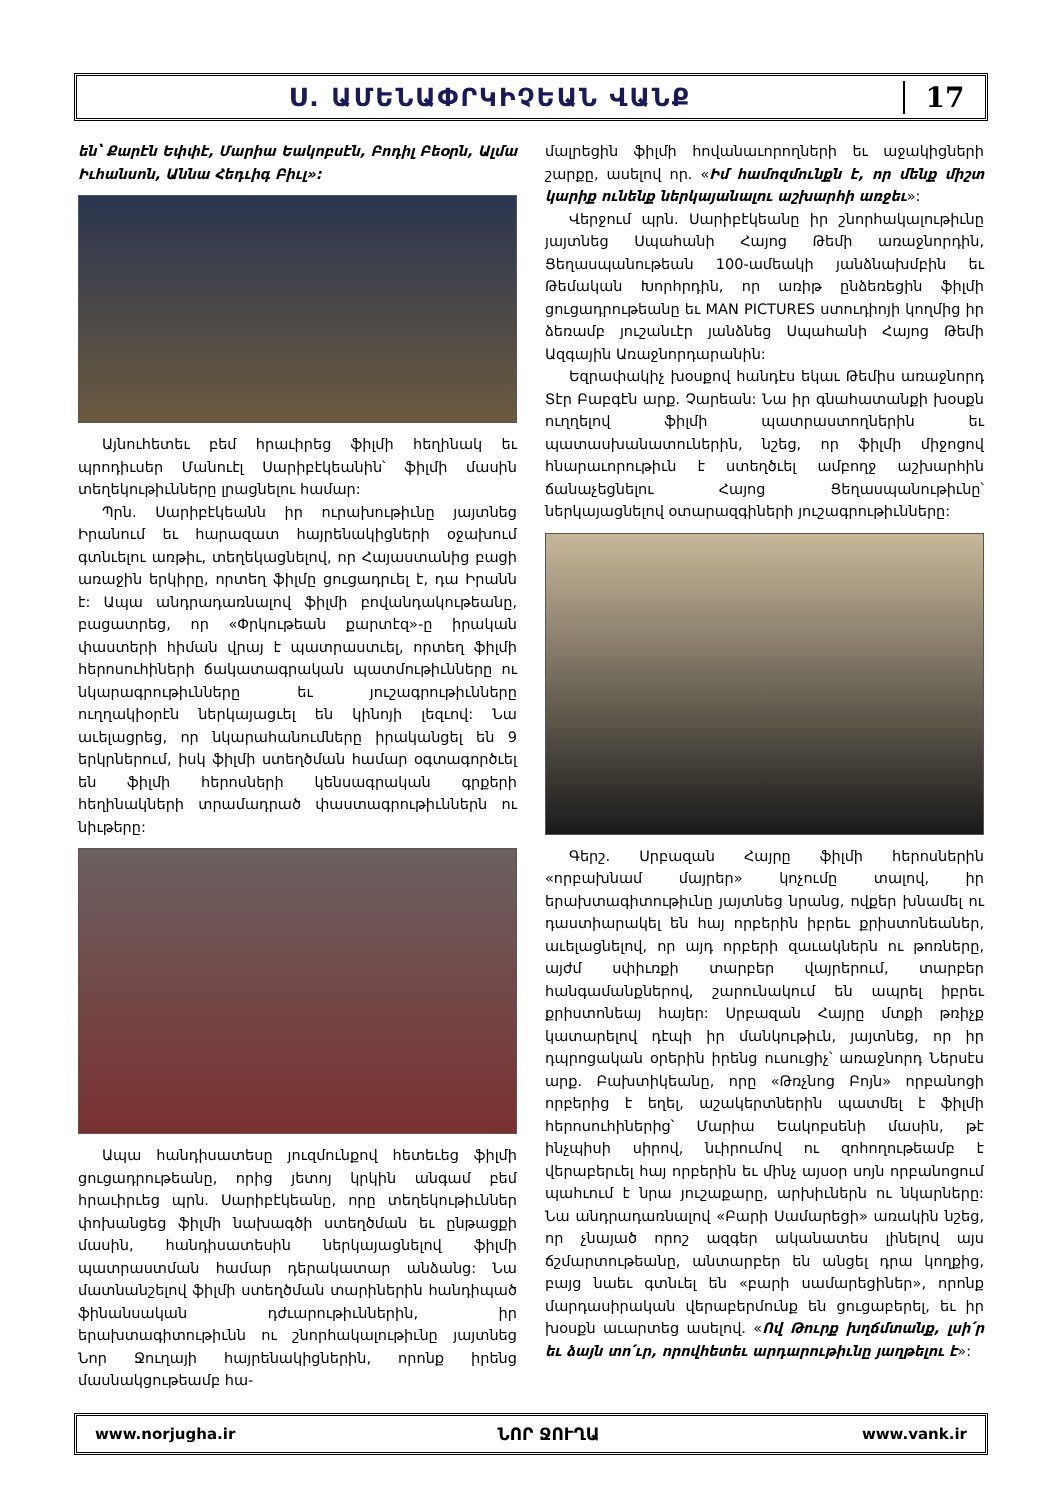Ս. ԱՄԵՆԱՓՐԿԻՉԵԱՆ ՎԱՆՔ 17
են՝ Քարէն Եփփէ, Մարիա Եակոբսէն, Բոդիլ Բեօրն, Ալմա Իւհանսոն, Աննա Հեդւիգ Բիւլ»:
Այնուհետեւ բեմ հրաւիրեց ֆիլմի հեղինակ եւ պրոդիւսեր Մանուէլ Սարիբէկեանին՝ ֆիլմի մասին տեղեկութիւնները լրացնելու համար:
Պրն. Սարիբէկեանն իր ուրախութիւնը յայտնեց Իրանում եւ հարազատ հայրենակիցների օջախում գտնւելու առթիւ, տեղեկացնելով, որ Հայաստանից բացի առաջին երկիրը, որտեղ ֆիլմը ցուցադրւել է, դա Իրանն է: Ապա անդրադառնալով ֆիլմի բովանդակութեանը, բացատրեց, որ «Փրկութեան քարտէզ»-ը իրական փաստերի հիման վրայ է պատրաստւել, որտեղ ֆիլմի հերոսուհիների ճակատագրական պատմութիւնները ու նկարագրութիւնները եւ յուշագրութիւնները ուղղակիօրէն ներկայացւել են կինոյի լեզւով: Նա աւելացրեց, որ նկարահանումները իրականցել են 9 երկրներում, իսկ ֆիլմի ստեղծման համար օգտագործւել են ֆիլմի հերոսների կենսագրական գրքերի հեղինակների տրամադրած փաստագրութիւններն ու նիւթերը:
Ապա հանդիսատեսը յուզմունքով հետեւեց ֆիլմի ցուցադրութեանը, որից յետոյ կրկին անգամ բեմ հրաւիրւեց պրն. Սարիբէկեանը, որը տեղեկութիւններ փոխանցեց ֆիլմի նախագծի ստեղծման եւ ընթացքի մասին, հանդիսատեսին ներկայացնելով ֆիլմի պատրաստման համար դերակատար անձանց: Նա մատնանշելով ֆիլմի ստեղծման տարիներին հանդիպած ֆինանսական դժւարութիւններին, իր երախտագիտութիւնն ու շնորհակալութիւնը յայտնեց Նոր Ջուղայի հայրենակիցներին, որոնք իրենց մասնակցութեամբ հա-
մալրեցին ֆիլմի հովանաւորողների եւ աջակիցների շարքը, ասելով որ. «Իմ համոզմունքն է, որ մենք միշտ կարիք ունենք ներկայանալու աշխարհի առջեւ»:
Վերջում պրն. Սարիբէկեանը իր շնորհակալութիւնը յայտնեց Սպահանի Հայոց Թեմի առաջնորդին, Ցեղասպանութեան 100-ամեակի յանձնախմբին եւ Թեմական Խորհրդին, որ առիթ ընձեռեցին ֆիլմի ցուցադրութեանը եւ MAN PICTURES ստուդիոյի կողմից իր ձեռամբ յուշանւէր յանձնեց Սպահանի Հայոց Թեմի Ազգային Առաջնորդարանին:
Եզրափակիչ խօսքով հանդէս եկաւ Թեմիս առաջնորդ Տէր Բաբգէն արք. Չարեան: Նա իր գնահատանքի խօսքն ուղղելով ֆիլմի պատրաստողներին եւ պատասխանատուներին, նշեց, որ ֆիլմի միջոցով հնարաւորութիւն է ստեղծւել ամբողջ աշխարհին ճանաչեցնելու Հայոց Ցեղասպանութիւնը՝ ներկայացնելով օտարազգիների յուշագրութիւնները:
Գերշ. Սրբազան Հայրը ֆիլմի հերոսներին «որբախնամ մայրեր» կոչումը տալով, իր երախտագիտութիւնը յայտնեց նրանց, ովքեր խնամել ու դաստիարակել են հայ որբերին իբրեւ քրիստոնեաներ, աւելացնելով, որ այդ որբերի զաւակներն ու թոռները, այժմ սփիւռքի տարբեր վայրերում, տարբեր հանգամանքներով, շարունակում են ապրել իբրեւ քրիստոնեայ հայեր: Սրբազան Հայրը մտքի թռիչք կատարելով դէպի իր մանկութիւն, յայտնեց, որ իր դպրոցական օրերին իրենց ուսուցիչ՝ առաջնորդ Ներսէս արք. Բախտիկեանը, որը «Թռչնոց Բոյն» որբանոցի որբերից է եղել, աշակերտներին պատմել է ֆիլմի հերոսուհիներից՝ Մարիա Եակոբսենի մասին, թէ ինչպիսի սիրով, նւիրումով ու զոհողութեամբ է վերաբերւել հայ որբերին եւ մինչ այսօր սոյն որբանոցում պահւում է նրա յուշաքարը, արխիւներն ու նկարները: Նա անդրադառնալով «Բարի Սամարեցի» առակին նշեց, որ չնայած որոշ ազգեր ականատես լինելով այս ճշմարտութեանը, անտարբեր են անցել դրա կողքից, բայց նաեւ գտնւել են «բարի սամարեցիներ», որոնք մարդասիրական վերաբերմունք են ցուցաբերել, եւ իր խօսքն աւարտեց ասելով. «Ով Թուրք խղճմտանք, լսի՛ր եւ ձայն տո՛ւր, որովհետեւ արդարութիւնը յաղթելու է»:
www.norjugha.ir ՆՈՐ ՋՈՒՂԱ www.vank.ir